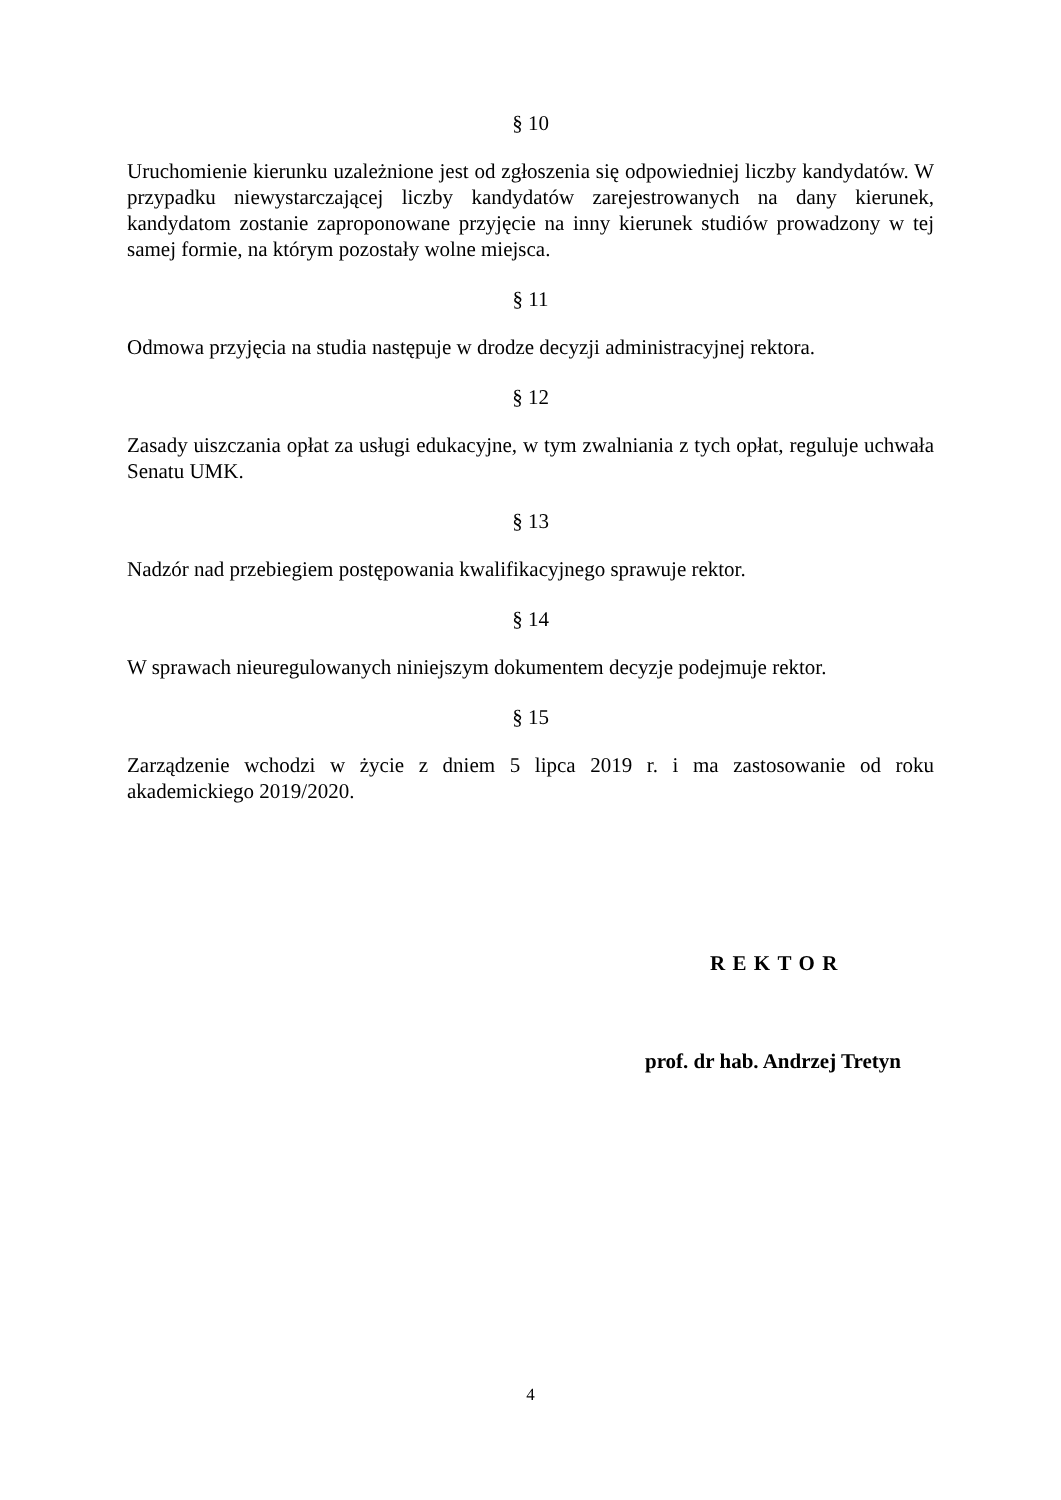§ 10
Uruchomienie kierunku uzależnione jest od zgłoszenia się odpowiedniej liczby kandydatów. W przypadku niewystarczającej liczby kandydatów zarejestrowanych na dany kierunek, kandydatom zostanie zaproponowane przyjęcie na inny kierunek studiów prowadzony w tej samej formie, na którym pozostały wolne miejsca.
§ 11
Odmowa przyjęcia na studia następuje w drodze decyzji administracyjnej rektora.
§ 12
Zasady uiszczania opłat za usługi edukacyjne, w tym zwalniania z tych opłat, reguluje uchwała Senatu UMK.
§ 13
Nadzór nad przebiegiem postępowania kwalifikacyjnego sprawuje rektor.
§ 14
W sprawach nieuregulowanych niniejszym dokumentem decyzje podejmuje rektor.
§ 15
Zarządzenie wchodzi w życie z dniem 5 lipca 2019 r. i ma zastosowanie od roku akademickiego 2019/2020.
REKTOR
prof. dr hab. Andrzej Tretyn
4